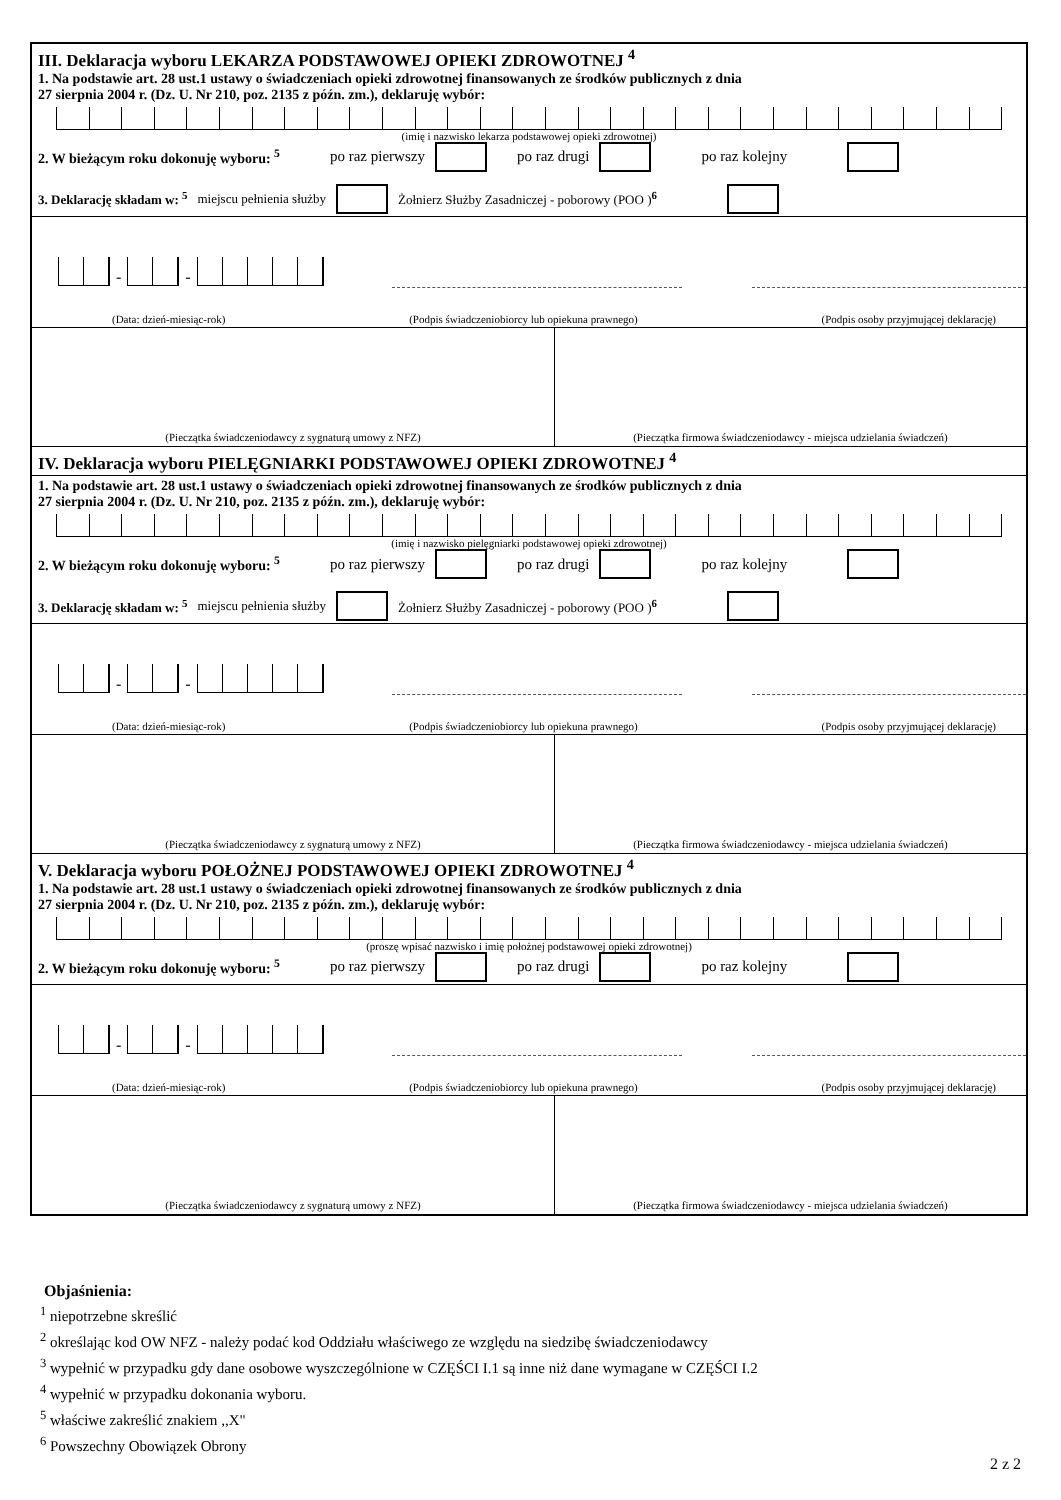III. Deklaracja wyboru LEKARZA PODSTAWOWEJ OPIEKI ZDROWOTNEJ <sup>4</sup>
1. Na podstawie art. 28 ust.1 ustawy o świadczeniach opieki zdrowotnej finansowanych ze środków publicznych z dnia
27 sierpnia 2004 r. (Dz. U. Nr 210, poz. 2135 z późn. zm.), deklaruję wybór:
(imię i nazwisko lekarza podstawowej opieki zdrowotnej)
2. W bieżącym roku dokonuję wyboru: <sup>5</sup> po raz pierwszy po raz drugi po raz kolejny
3. Deklarację składam w: <sup>5</sup> miejscu pełnienia służby Żołnierz Służby Zasadniczej - poborowy (POO )<sup>6</sup>
-
-
(Data: dzień-miesiąc-rok) (Podpis świadczeniobiorcy lub opiekuna prawnego) (Podpis osoby przyjmującej deklarację)
(Pieczątka świadczeniodawcy z sygnaturą umowy z NFZ)
(Pieczątka firmowa świadczeniodawcy - miejsca udzielania świadczeń)
IV. Deklaracja wyboru PIELĘGNIARKI PODSTAWOWEJ OPIEKI ZDROWOTNEJ <sup>4</sup>
1. Na podstawie art. 28 ust.1 ustawy o świadczeniach opieki zdrowotnej finansowanych ze środków publicznych z dnia
27 sierpnia 2004 r. (Dz. U. Nr 210, poz. 2135 z późn. zm.), deklaruję wybór:
(imię i nazwisko pielęgniarki podstawowej opieki zdrowotnej)
2. W bieżącym roku dokonuję wyboru: <sup>5</sup> po raz pierwszy po raz drugi po raz kolejny
3. Deklarację składam w: <sup>5</sup> miejscu pełnienia służby Żołnierz Służby Zasadniczej - poborowy (POO )<sup>6</sup>
-
-
(Data: dzień-miesiąc-rok) (Podpis świadczeniobiorcy lub opiekuna prawnego) (Podpis osoby przyjmującej deklarację)
(Pieczątka świadczeniodawcy z sygnaturą umowy z NFZ)
(Pieczątka firmowa świadczeniodawcy - miejsca udzielania świadczeń)
V. Deklaracja wyboru POŁOŻNEJ PODSTAWOWEJ OPIEKI ZDROWOTNEJ <sup>4</sup>
1. Na podstawie art. 28 ust.1 ustawy o świadczeniach opieki zdrowotnej finansowanych ze środków publicznych z dnia
27 sierpnia 2004 r. (Dz. U. Nr 210, poz. 2135 z późn. zm.), deklaruję wybór:
(proszę wpisać nazwisko i imię położnej podstawowej opieki zdrowotnej)
2. W bieżącym roku dokonuję wyboru: <sup>5</sup> po raz pierwszy po raz drugi po raz kolejny
-
-
(Data: dzień-miesiąc-rok) (Podpis świadczeniobiorcy lub opiekuna prawnego) (Podpis osoby przyjmującej deklarację)
(Pieczątka świadczeniodawcy z sygnaturą umowy z NFZ)
(Pieczątka firmowa świadczeniodawcy - miejsca udzielania świadczeń)
Objaśnienia:
<sup>1</sup> niepotrzebne skreślić
<sup>2</sup> określając kod OW NFZ - należy podać kod Oddziału właściwego ze względu na siedzibę świadczeniodawcy
<sup>3</sup> wypełnić w przypadku gdy dane osobowe wyszczególnione w CZĘŚCI I.1 są inne niż dane wymagane w CZĘŚCI I.2
<sup>4</sup> wypełnić w przypadku dokonania wyboru.
<sup>5</sup> właściwe zakreślić znakiem ,,X"
<sup>6</sup> Powszechny Obowiązek Obrony
2 z 2